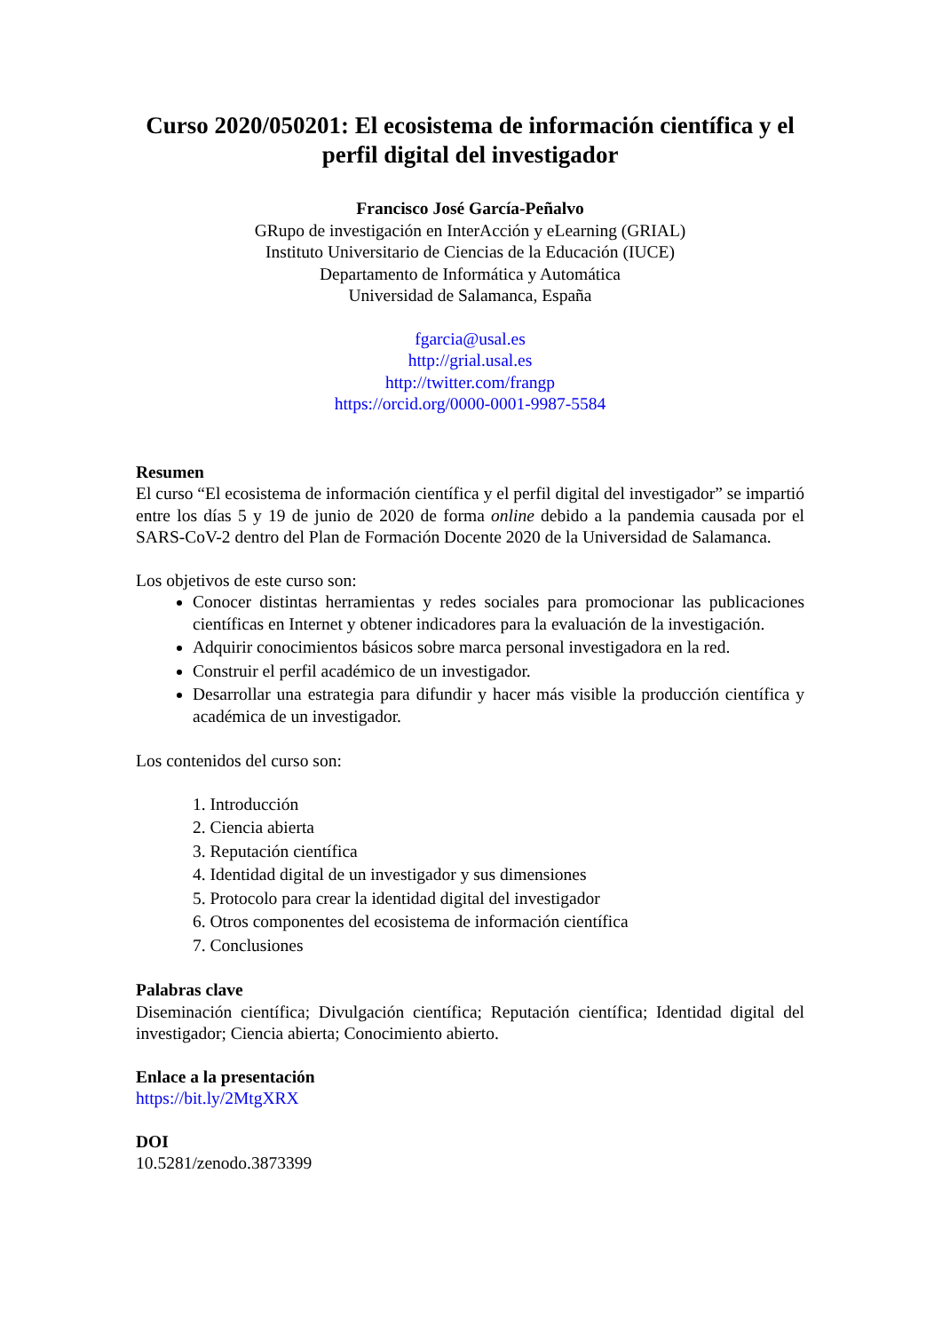Curso 2020/050201: El ecosistema de información científica y el perfil digital del investigador
Francisco José García-Peñalvo
GRupo de investigación en InterAcción y eLearning (GRIAL)
Instituto Universitario de Ciencias de la Educación (IUCE)
Departamento de Informática y Automática
Universidad de Salamanca, España
fgarcia@usal.es
http://grial.usal.es
http://twitter.com/frangp
https://orcid.org/0000-0001-9987-5584
Resumen
El curso “El ecosistema de información científica y el perfil digital del investigador” se impartió entre los días 5 y 19 de junio de 2020 de forma online debido a la pandemia causada por el SARS-CoV-2 dentro del Plan de Formación Docente 2020 de la Universidad de Salamanca.
Los objetivos de este curso son:
Conocer distintas herramientas y redes sociales para promocionar las publicaciones científicas en Internet y obtener indicadores para la evaluación de la investigación.
Adquirir conocimientos básicos sobre marca personal investigadora en la red.
Construir el perfil académico de un investigador.
Desarrollar una estrategia para difundir y hacer más visible la producción científica y académica de un investigador.
Los contenidos del curso son:
1. Introducción
2. Ciencia abierta
3. Reputación científica
4. Identidad digital de un investigador y sus dimensiones
5. Protocolo para crear la identidad digital del investigador
6. Otros componentes del ecosistema de información científica
7. Conclusiones
Palabras clave
Diseminación científica; Divulgación científica; Reputación científica; Identidad digital del investigador; Ciencia abierta; Conocimiento abierto.
Enlace a la presentación
https://bit.ly/2MtgXRX
DOI
10.5281/zenodo.3873399